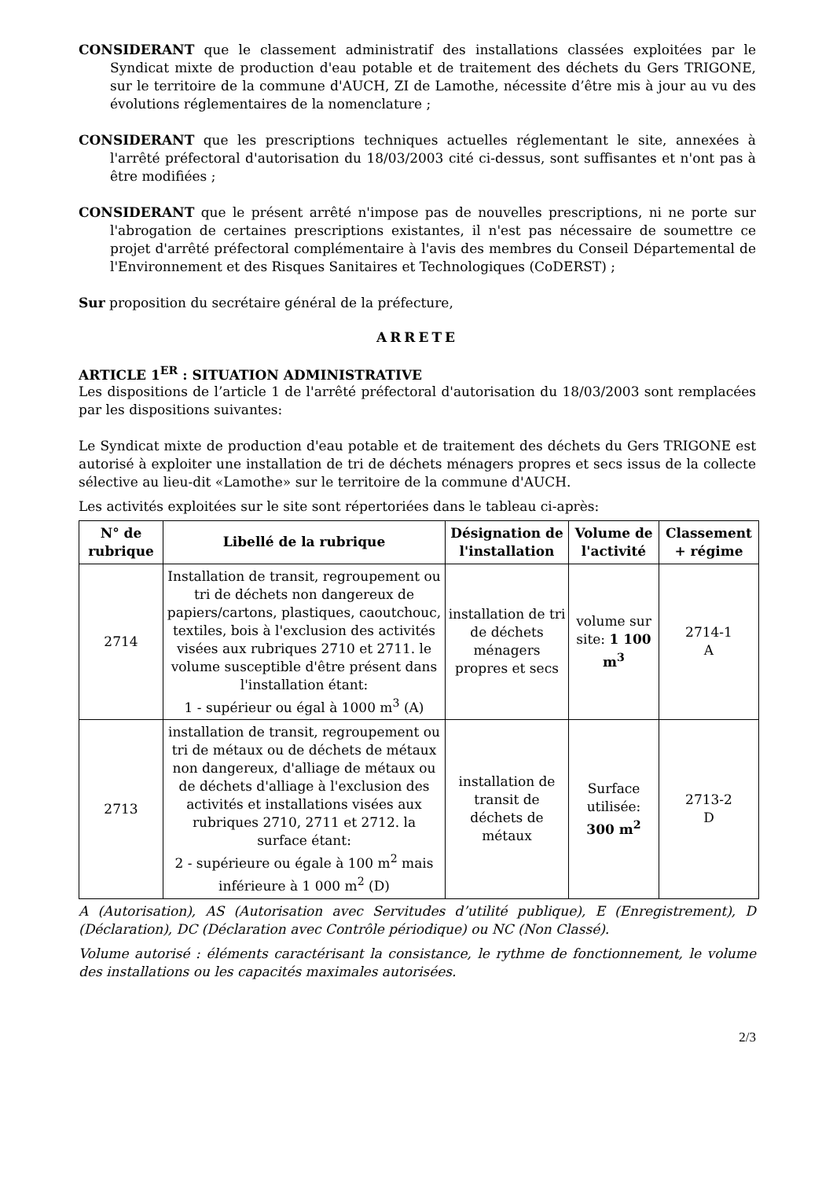CONSIDERANT que le classement administratif des installations classées exploitées par le Syndicat mixte de production d'eau potable et de traitement des déchets du Gers TRIGONE, sur le territoire de la commune d'AUCH, ZI de Lamothe, nécessite d’être mis à jour au vu des évolutions réglementaires de la nomenclature ;
CONSIDERANT que les prescriptions techniques actuelles réglementant le site, annexées à l'arrêté préfectoral d'autorisation du 18/03/2003 cité ci-dessus, sont suffisantes et n'ont pas à être modifiées ;
CONSIDERANT que le présent arrêté n'impose pas de nouvelles prescriptions, ni ne porte sur l'abrogation de certaines prescriptions existantes, il n'est pas nécessaire de soumettre ce projet d'arrêté préfectoral complémentaire à l'avis des membres du Conseil Départemental de l'Environnement et des Risques Sanitaires et Technologiques (CoDERST) ;
Sur proposition du secrétaire général de la préfecture,
ARRETE
ARTICLE 1<sup>ER</sup> : SITUATION ADMINISTRATIVE
Les dispositions de l’article 1 de l'arrêté préfectoral d'autorisation du 18/03/2003 sont remplacées par les dispositions suivantes:
Le Syndicat mixte de production d'eau potable et de traitement des déchets du Gers TRIGONE est autorisé à exploiter une installation de tri de déchets ménagers propres et secs issus de la collecte sélective au lieu-dit «Lamothe» sur le territoire de la commune d'AUCH.
Les activités exploitées sur le site sont répertoriées dans le tableau ci-après:
| N° de rubrique | Libellé de la rubrique | Désignation de l'installation | Volume de l'activité | Classement + régime |
| --- | --- | --- | --- | --- |
| 2714 | Installation de transit, regroupement ou tri de déchets non dangereux de papiers/cartons, plastiques, caoutchouc, textiles, bois à l'exclusion des activités visées aux rubriques 2710 et 2711. le volume susceptible d'être présent dans l'installation étant: 1 - supérieur ou égal à 1000 m<sup>3</sup> (A) | installation de tri de déchets ménagers propres et secs | volume sur site: 1 100 m<sup>3</sup> | 2714-1 A |
| 2713 | installation de transit, regroupement ou tri de métaux ou de déchets de métaux non dangereux, d'alliage de métaux ou de déchets d'alliage à l'exclusion des activités et installations visées aux rubriques 2710, 2711 et 2712. la surface étant: 2 - supérieure ou égale à 100 m<sup>2</sup> mais inférieure à 1 000 m<sup>2</sup> (D) | installation de transit de déchets de métaux | Surface utilisée: 300 m<sup>2</sup> | 2713-2 D |
A (Autorisation), AS (Autorisation avec Servitudes d’utilité publique), E (Enregistrement), D (Déclaration), DC (Déclaration avec Contrôle périodique) ou NC (Non Classé).
Volume autorisé : éléments caractérisant la consistance, le rythme de fonctionnement, le volume des installations ou les capacités maximales autorisées.
2/3